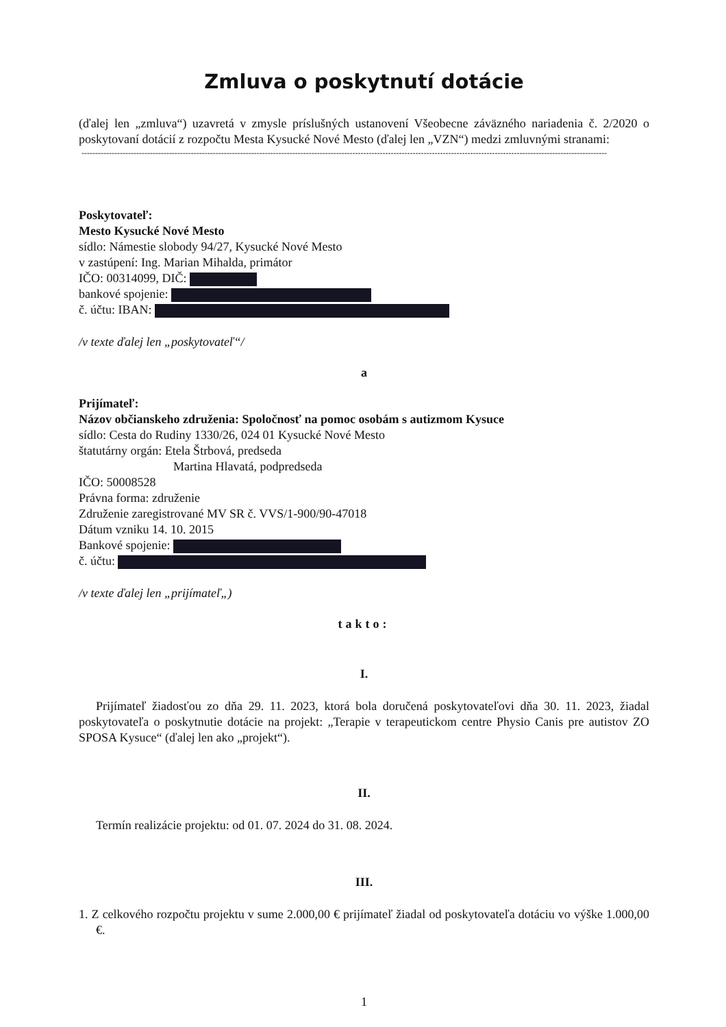Zmluva o poskytnutí dotácie
(ďalej len „zmluva“) uzavretá v zmysle príslušných ustanovení Všeobecne záväzného nariadenia č. 2/2020 o poskytovaní dotácií z rozpočtu Mesta Kysucké Nové Mesto (ďalej len „VZN“) medzi zmluvnými stranami:
------------------------------------------------------------------------------------------------------------------------------------------------------------------------------------------------
Poskytovateľ:
Mesto Kysucké Nové Mesto
sídlo: Námestie slobody 94/27, Kysucké Nové Mesto
v zastúpení: Ing. Marian Mihalda, primátor
IČO: 00314099, DIČ:
bankové spojenie:
č. účtu: IBAN:
/v texte ďalej len „poskytovateľ“/
a
Prijímateľ:
Názov občianskeho združenia: Spoločnosť na pomoc osobám s autizmom Kysuce
sídlo: Cesta do Rudiny 1330/26, 024 01 Kysucké Nové Mesto
štatutárny orgán: Etela Štrbová, predseda
Martina Hlavatá, podpredseda
IČO: 50008528
Právna forma: združenie
Združenie zaregistrované MV SR č. VVS/1-900/90-47018
Dátum vzniku 14. 10. 2015
Bankové spojenie:
č. účtu:
/v texte ďalej len „prijímateľ„)
takto:
I.
Prijímateľ žiadosťou zo dňa 29. 11. 2023, ktorá bola doručená poskytovateľovi dňa 30. 11. 2023, žiadal poskytovateľa o poskytnutie dotácie na projekt: „Terapie v terapeutickom centre Physio Canis pre autistov ZO SPOSA Kysuce“ (ďalej len ako „projekt“).
II.
Termín realizácie projektu: od 01. 07. 2024 do 31. 08. 2024.
III.
1. Z celkového rozpočtu projektu v sume 2.000,00 € prijímateľ žiadal od poskytovateľa dotáciu vo výške 1.000,00 €.
1